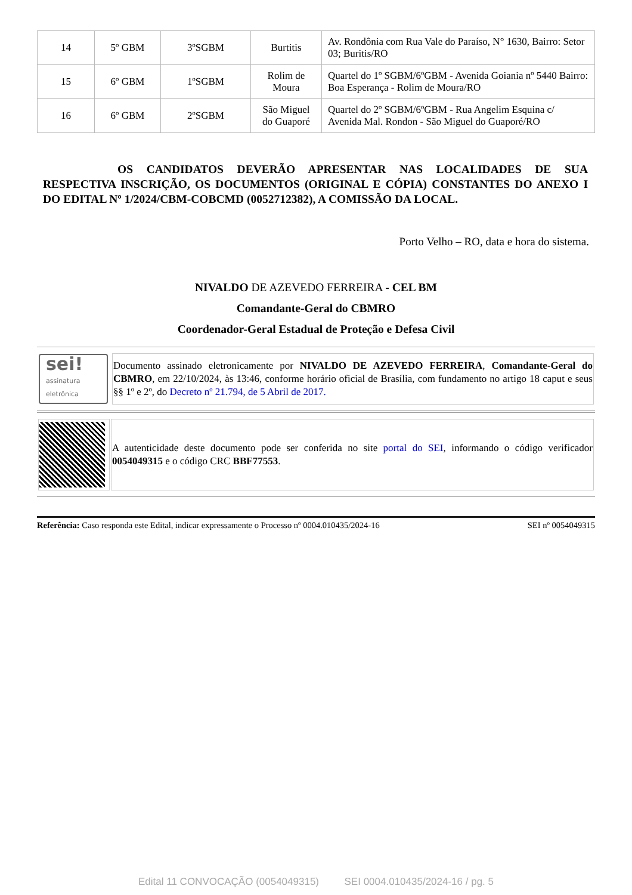| 14 | 5º GBM | 3ºSGBM | Burtitis | Av. Rondônia com Rua Vale do Paraíso, N° 1630, Bairro: Setor 03; Buritis/RO |
| 15 | 6º GBM | 1ºSGBM | Rolim de Moura | Quartel do 1º SGBM/6ºGBM - Avenida Goiania nº 5440 Bairro: Boa Esperança - Rolim de Moura/RO |
| 16 | 6º GBM | 2ºSGBM | São Miguel do Guaporé | Quartel do 2º SGBM/6ºGBM - Rua Angelim Esquina c/ Avenida Mal. Rondon - São Miguel do Guaporé/RO |
OS CANDIDATOS DEVERÃO APRESENTAR NAS LOCALIDADES DE SUA RESPECTIVA INSCRIÇÃO, OS DOCUMENTOS (ORIGINAL E CÓPIA) CONSTANTES DO ANEXO I DO EDITAL Nº 1/2024/CBM-COBCMD (0052712382), A COMISSÃO DA LOCAL.
Porto Velho – RO, data e hora do sistema.
NIVALDO DE AZEVEDO FERREIRA - CEL BM
Comandante-Geral do CBMRO
Coordenador-Geral Estadual de Proteção e Defesa Civil
| sei! assinatura eletrônica | Documento assinado eletronicamente por NIVALDO DE AZEVEDO FERREIRA , Comandante-Geral do CBMRO , em 22/10/2024, às 13:46, conforme horário oficial de Brasília, com fundamento no artigo 18 caput e seus §§ 1º e 2º, do Decreto nº 21.794, de 5 Abril de 2017. |
| | A autenticidade deste documento pode ser conferida no site portal do SEI , informando o código verificador 0054049315 e o código CRC BBF77553 . |
Referência: Caso responda este Edital, indicar expressamente o Processo nº 0004.010435/2024-16 SEI nº 0054049315
Edital 11 CONVOCAÇÃO (0054049315) SEI 0004.010435/2024-16 / pg. 5